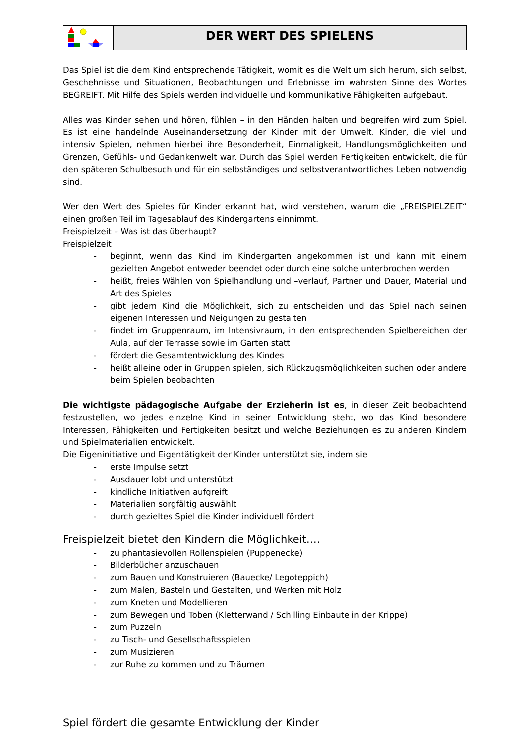DER WERT DES SPIELENS
Das Spiel ist die dem Kind entsprechende Tätigkeit, womit es die Welt um sich herum, sich selbst, Geschehnisse und Situationen, Beobachtungen und Erlebnisse im wahrsten Sinne des Wortes BEGREIFT. Mit Hilfe des Spiels werden individuelle und kommunikative Fähigkeiten aufgebaut.
Alles was Kinder sehen und hören, fühlen – in den Händen halten und begreifen wird zum Spiel. Es ist eine handelnde Auseinandersetzung der Kinder mit der Umwelt. Kinder, die viel und intensiv Spielen, nehmen hierbei ihre Besonderheit, Einmaligkeit, Handlungsmöglichkeiten und Grenzen, Gefühls- und Gedankenwelt war. Durch das Spiel werden Fertigkeiten entwickelt, die für den späteren Schulbesuch und für ein selbständiges und selbstverantwortliches Leben notwendig sind.
Wer den Wert des Spieles für Kinder erkannt hat, wird verstehen, warum die „FREISPIELZEIT“ einen großen Teil im Tagesablauf des Kindergartens einnimmt.
Freispielzeit – Was ist das überhaupt?
Freispielzeit
- beginnt, wenn das Kind im Kindergarten angekommen ist und kann mit einem gezielten Angebot entweder beendet oder durch eine solche unterbrochen werden
- heißt, freies Wählen von Spielhandlung und –verlauf, Partner und Dauer, Material und Art des Spieles
- gibt jedem Kind die Möglichkeit, sich zu entscheiden und das Spiel nach seinen eigenen Interessen und Neigungen zu gestalten
- findet im Gruppenraum, im Intensivraum, in den entsprechenden Spielbereichen der Aula, auf der Terrasse sowie im Garten statt
- fördert die Gesamtentwicklung des Kindes
- heißt alleine oder in Gruppen spielen, sich Rückzugsmöglichkeiten suchen oder andere beim Spielen beobachten
Die wichtigste pädagogische Aufgabe der Erzieherin ist es, in dieser Zeit beobachtend festzustellen, wo jedes einzelne Kind in seiner Entwicklung steht, wo das Kind besondere Interessen, Fähigkeiten und Fertigkeiten besitzt und welche Beziehungen es zu anderen Kindern und Spielmaterialien entwickelt.
Die Eigeninitiative und Eigentätigkeit der Kinder unterstützt sie, indem sie
- erste Impulse setzt
- Ausdauer lobt und unterstützt
- kindliche Initiativen aufgreift
- Materialien sorgfältig auswählt
- durch gezieltes Spiel die Kinder individuell fördert
Freispielzeit bietet den Kindern die Möglichkeit….
- zu phantasievollen Rollenspielen (Puppenecke)
- Bilderbücher anzuschauen
- zum Bauen und Konstruieren (Bauecke/ Legoteppich)
- zum Malen, Basteln und Gestalten, und Werken mit Holz
- zum Kneten und Modellieren
- zum Bewegen und Toben (Kletterwand / Schilling Einbaute in der Krippe)
- zum Puzzeln
- zu Tisch- und Gesellschaftsspielen
- zum Musizieren
- zur Ruhe zu kommen und zu Träumen
Spiel fördert die gesamte Entwicklung der Kinder